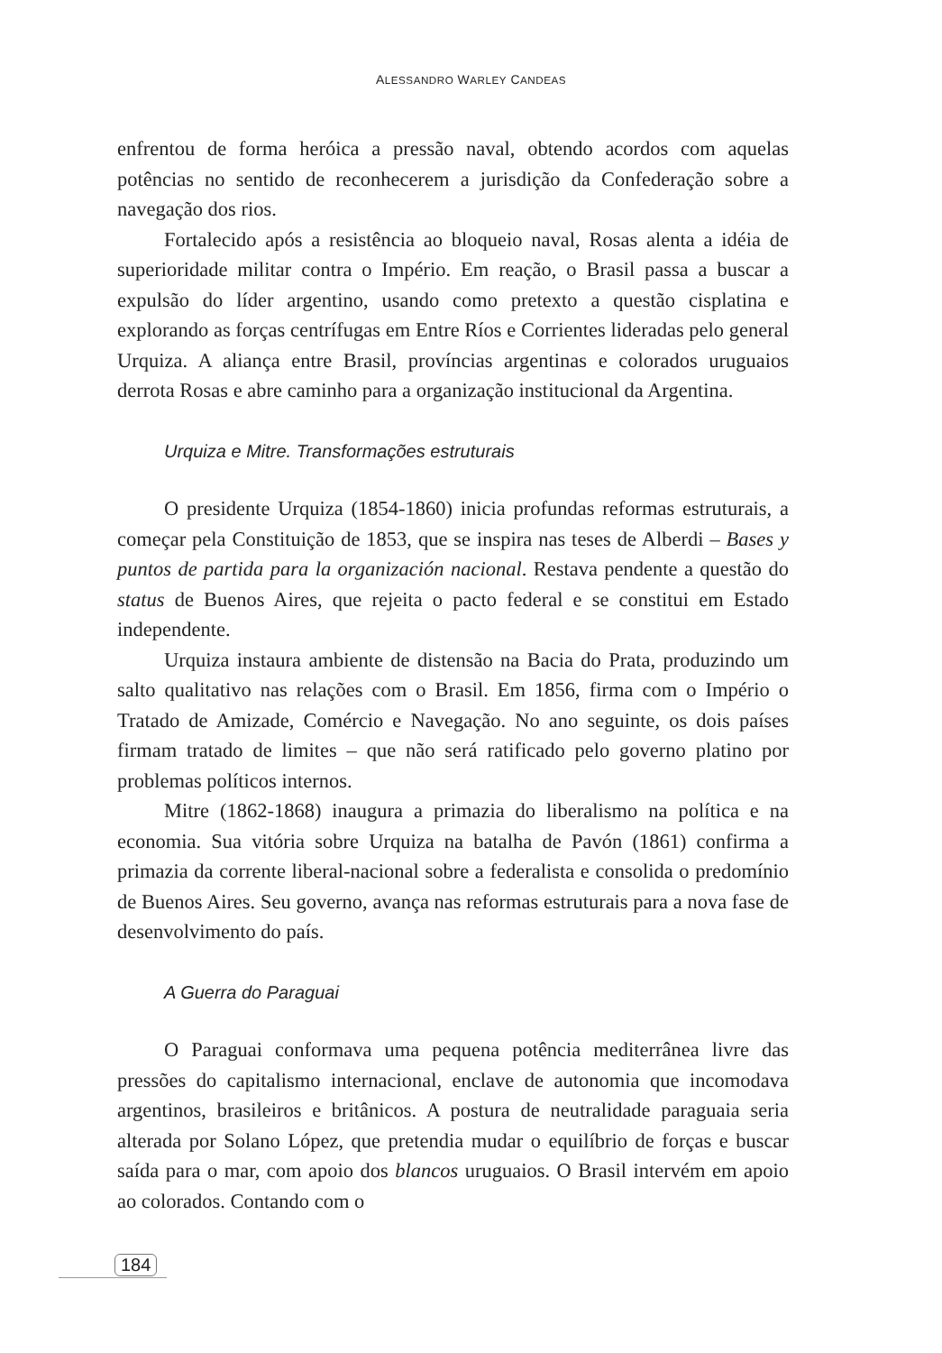ALESSANDRO WARLEY CANDEAS
enfrentou de forma heróica a pressão naval, obtendo acordos com aquelas potências no sentido de reconhecerem a jurisdição da Confederação sobre a navegação dos rios.
Fortalecido após a resistência ao bloqueio naval, Rosas alenta a idéia de superioridade militar contra o Império. Em reação, o Brasil passa a buscar a expulsão do líder argentino, usando como pretexto a questão cisplatina e explorando as forças centrífugas em Entre Ríos e Corrientes lideradas pelo general Urquiza. A aliança entre Brasil, províncias argentinas e colorados uruguaios derrota Rosas e abre caminho para a organização institucional da Argentina.
Urquiza e Mitre. Transformações estruturais
O presidente Urquiza (1854-1860) inicia profundas reformas estruturais, a começar pela Constituição de 1853, que se inspira nas teses de Alberdi – Bases y puntos de partida para la organización nacional. Restava pendente a questão do status de Buenos Aires, que rejeita o pacto federal e se constitui em Estado independente.
Urquiza instaura ambiente de distensão na Bacia do Prata, produzindo um salto qualitativo nas relações com o Brasil. Em 1856, firma com o Império o Tratado de Amizade, Comércio e Navegação. No ano seguinte, os dois países firmam tratado de limites – que não será ratificado pelo governo platino por problemas políticos internos.
Mitre (1862-1868) inaugura a primazia do liberalismo na política e na economia. Sua vitória sobre Urquiza na batalha de Pavón (1861) confirma a primazia da corrente liberal-nacional sobre a federalista e consolida o predomínio de Buenos Aires. Seu governo, avança nas reformas estruturais para a nova fase de desenvolvimento do país.
A Guerra do Paraguai
O Paraguai conformava uma pequena potência mediterrânea livre das pressões do capitalismo internacional, enclave de autonomia que incomodava argentinos, brasileiros e britânicos. A postura de neutralidade paraguaia seria alterada por Solano López, que pretendia mudar o equilíbrio de forças e buscar saída para o mar, com apoio dos blancos uruguaios. O Brasil intervém em apoio ao colorados. Contando com o
184